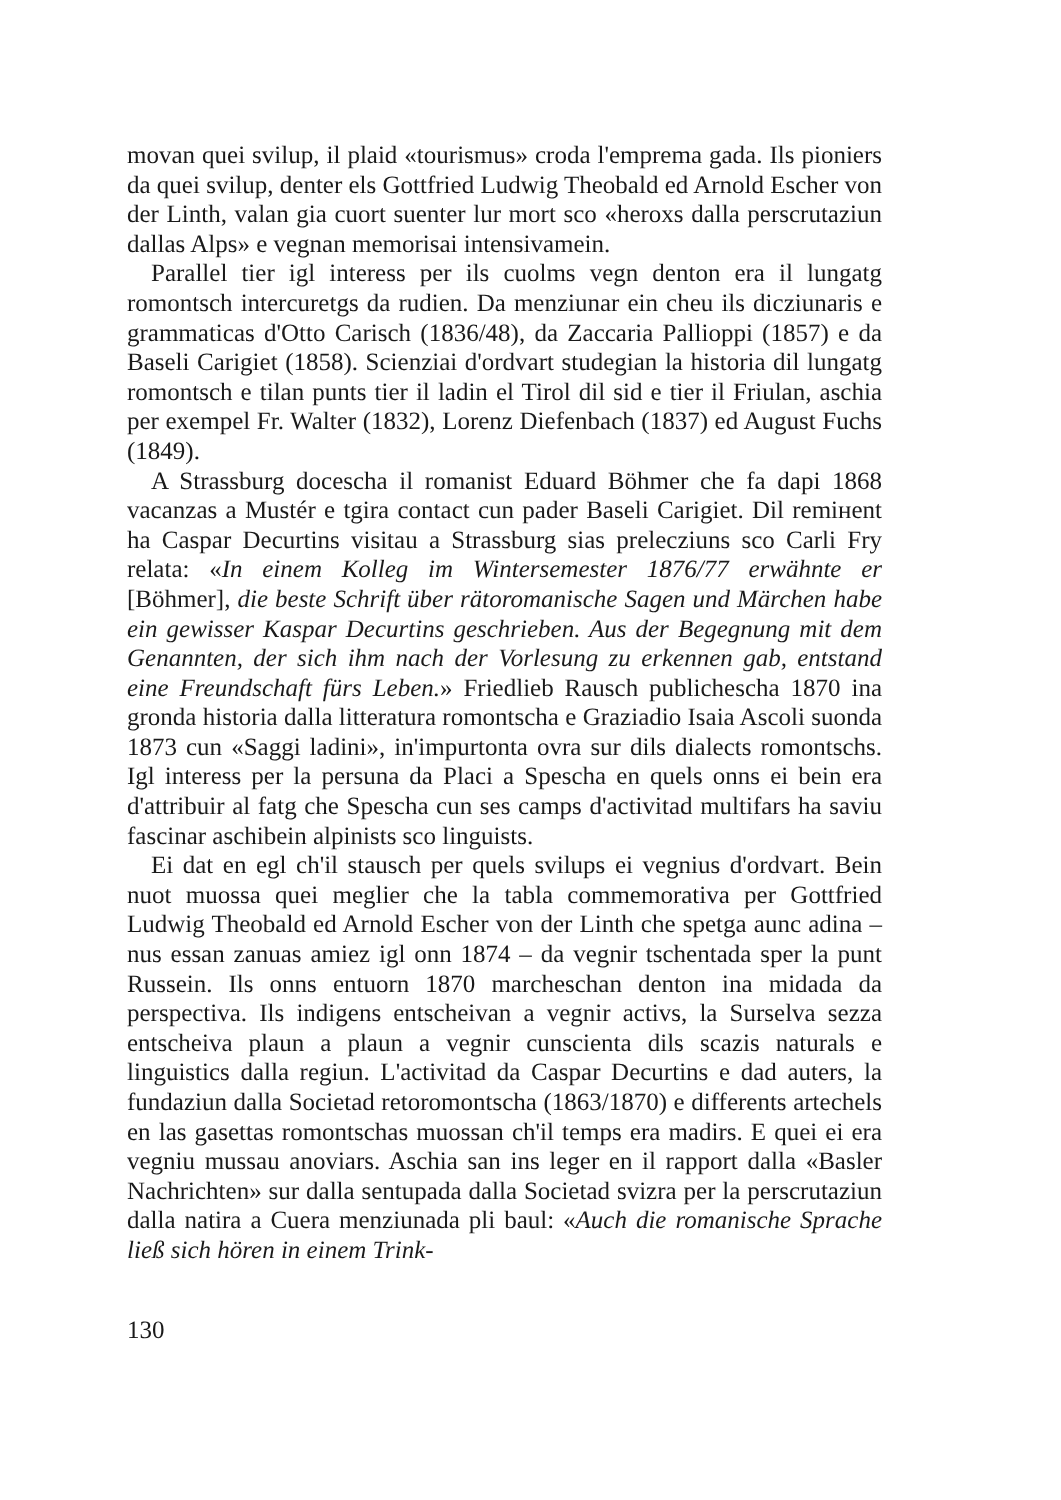movan quei svilup, il plaid «tourismus» croda l'emprema gada. Ils pioniers da quei svilup, denter els Gottfried Ludwig Theobald ed Arnold Escher von der Linth, valan gia cuort suenter lur mort sco «heroxs dalla perscrutaziun dallas Alps» e vegnan memorisai intensivamein.
Parallel tier igl interess per ils cuolms vegn denton era il lungatg romontsch intercuretgs da rudien. Da menziunar ein cheu ils dicziunaris e grammaticas d'Otto Carisch (1836/48), da Zaccaria Pallioppi (1857) e da Baseli Carigiet (1858). Scienziai d'ordvart studegian la historia dil lungatg romontsch e tilan punts tier il ladin el Tirol dil sid e tier il Friulan, aschia per exempel Fr. Walter (1832), Lorenz Diefenbach (1837) ed August Fuchs (1849).
A Strassburg docescha il romanist Eduard Böhmer che fa dapi 1868 vacanzas a Mustér e tgira contact cun pader Baseli Carigiet. Dil remінent ha Caspar Decurtins visitau a Strassburg sias prelecziuns sco Carli Fry relata: «In einem Kolleg im Wintersemester 1876/77 erwähnte er [Böhmer], die beste Schrift über rätoromanische Sagen und Märchen habe ein gewisser Kaspar Decurtins geschrieben. Aus der Begegnung mit dem Genannten, der sich ihm nach der Vorlesung zu erkennen gab, entstand eine Freundschaft fürs Leben.» Friedlieb Rausch publichescha 1870 ina gronda historia dalla litteratura romontscha e Graziadio Isaia Ascoli suonda 1873 cun «Saggi ladini», in'impurtonta ovra sur dils dialects romontschs. Igl interess per la persuna da Placi a Spescha en quels onns ei bein era d'attribuir al fatg che Spescha cun ses camps d'activitad multifars ha saviu fascinar aschibein alpinists sco linguists.
Ei dat en egl ch'il stausch per quels svilups ei vegnius d'ordvart. Bein nuot muossa quei meglier che la tabla commemorativa per Gottfried Ludwig Theobald ed Arnold Escher von der Linth che spetga aunc adina – nus essan zanuas amiez igl onn 1874 – da vegnir tschentada sper la punt Russein. Ils onns entuorn 1870 marcheschan denton ina midada da perspectiva. Ils indigens entscheivan a vegnir activs, la Surselva sezza entscheiva plaun a plaun a vegnir cunscienta dils scazis naturals e linguistics dalla regiun. L'activitad da Caspar Decurtins e dad auters, la fundaziun dalla Societad retoromontscha (1863/1870) e differents artechels en las gasettas romontschas muossan ch'il temps era madirs. E quei ei era vegniu mussau anoviars. Aschia san ins leger en il rapport dalla «Basler Nachrichten» sur dalla sentupada dalla Societad svizra per la perscrutaziun dalla natira a Cuera menziunada pli baul: «Auch die romanische Sprache ließ sich hören in einem Trink-
130